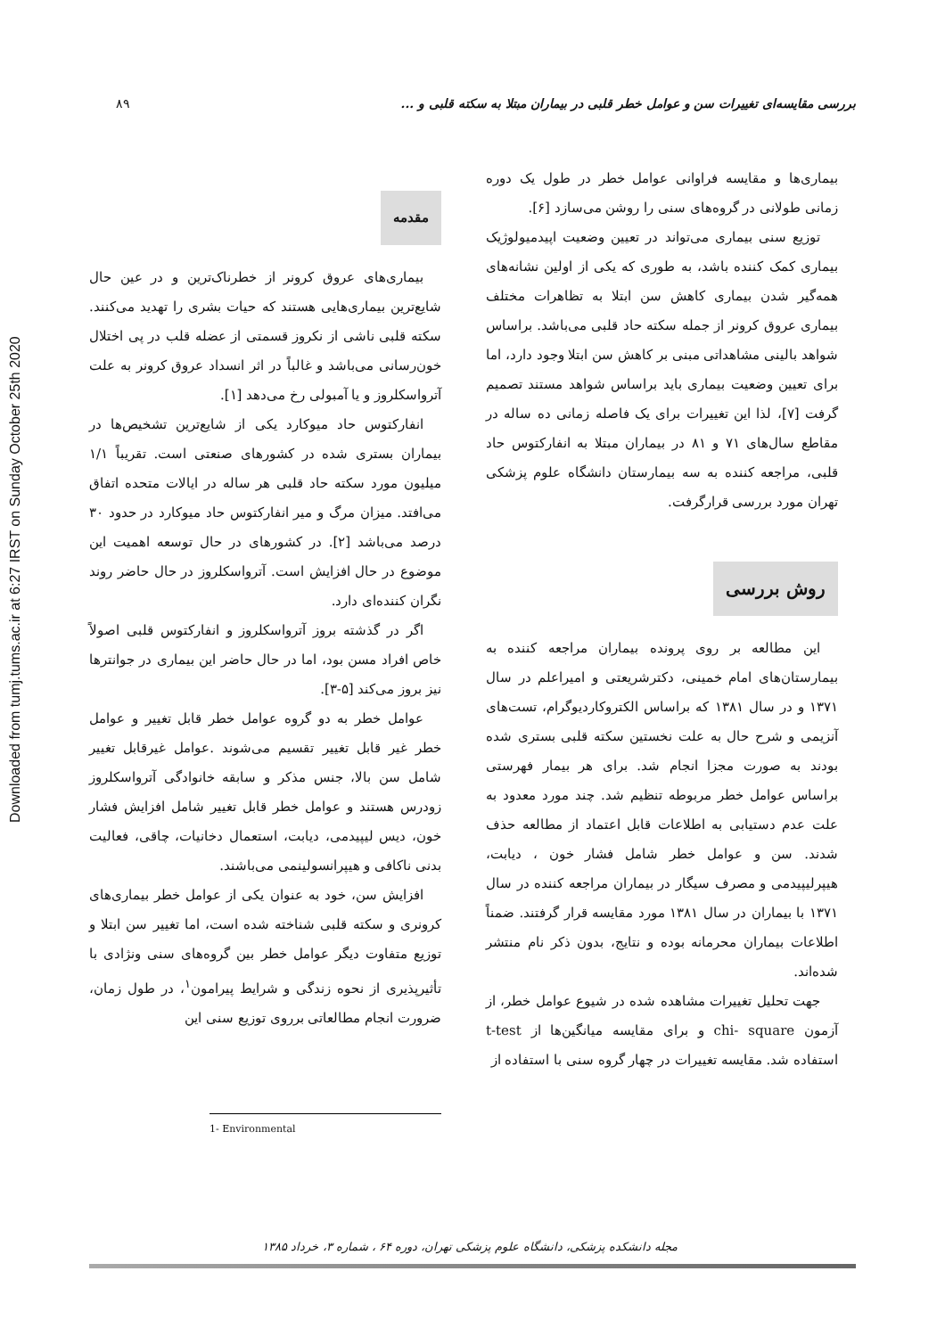Downloaded from tumj.tums.ac.ir at 6:27 IRST on Sunday October 25th 2020
۸۹ بررسی مقایسه‌ای تغییرات سن و عوامل خطر قلبی در بیماران مبتلا به سکته قلبی و ...
مقدمه
بیماری‌های عروق کرونر از خطرناک‌ترین و در عین حال شایع‌ترین بیماری‌هایی هستند که حیات بشری را تهدید می‌کنند. سکته قلبی ناشی از نکروز قسمتی از عضله قلب در پی اختلال خون‌رسانی می‌باشد و غالباً در اثر انسداد عروق کرونر به علت آترواسکلروز و یا آمبولی رخ می‌دهد [۱].
انفارکتوس حاد میوکارد یکی از شایع‌ترین تشخیص‌ها در بیماران بستری شده در کشورهای صنعتی است. تقریباً ۱/۱ میلیون مورد سکته حاد قلبی هر ساله در ایالات متحده اتفاق می‌افتد. میزان مرگ و میر انفارکتوس حاد میوکارد در حدود ۳۰ درصد می‌باشد [۲]. در کشورهای در حال توسعه اهمیت این موضوع در حال افزایش است. آترواسکلروز در حال حاضر روند نگران کننده‌ای دارد.
اگر در گذشته بروز آترواسکلروز و انفارکتوس قلبی اصولاً خاص افراد مسن بود، اما در حال حاضر این بیماری در جوانترها نیز بروز می‌کند [۵-۳].
عوامل خطر به دو گروه عوامل خطر قابل تغییر و عوامل خطر غیر قابل تغییر تقسیم می‌شوند .عوامل غیرقابل تغییر شامل سن بالا، جنس مذکر و سابقه خانوادگی آترواسکلروز زودرس هستند و عوامل خطر قابل تغییر شامل افزایش فشار خون، دیس لیپیدمی، دیابت، استعمال دخانیات، چاقی، فعالیت بدنی ناکافی و هیپرانسولینمی می‌باشند.
افزایش سن، خود به عنوان یکی از عوامل خطر بیماری‌های کرونری و سکته قلبی شناخته شده است، اما تغییر سن ابتلا و توزیع متفاوت دیگر عوامل خطر بین گروه‌های سنی ونژادی با تأثیرپذیری از نحوه زندگی و شرایط پیرامون<sup>۱</sup>، در طول زمان، ضرورت انجام مطالعاتی برروی توزیع سنی این
1- Environmental
بیماری‌ها و مقایسه فراوانی عوامل خطر در طول یک دوره زمانی طولانی در گروه‌های سنی را روشن می‌سازد [۶].
توزیع سنی بیماری می‌تواند در تعیین وضعیت اپیدمیولوژیک بیماری کمک کننده باشد، به طوری که یکی از اولین نشانه‌های همه‌گیر شدن بیماری کاهش سن ابتلا به تظاهرات مختلف بیماری عروق کرونر از جمله سکته حاد قلبی می‌باشد. براساس شواهد بالینی مشاهداتی مبنی بر کاهش سن ابتلا وجود دارد، اما برای تعیین وضعیت بیماری باید براساس شواهد مستند تصمیم گرفت [۷]، لذا این تغییرات برای یک فاصله زمانی ده ساله در مقاطع سال‌های ۷۱ و ۸۱ در بیماران مبتلا به انفارکتوس حاد قلبی، مراجعه کننده به سه بیمارستان دانشگاه علوم پزشکی تهران مورد بررسی قرارگرفت.
روش بررسی
این مطالعه بر روی پرونده بیماران مراجعه کننده به بیمارستان‌های امام خمینی، دکترشریعتی و امیراعلم در سال ۱۳۷۱ و در سال ۱۳۸۱ که براساس الکتروکاردیوگرام، تست‌های آنزیمی و شرح حال به علت نخستین سکته قلبی بستری شده بودند به صورت مجزا انجام شد. برای هر بیمار فهرستی براساس عوامل خطر مربوطه تنظیم شد. چند مورد معدود به علت عدم دستیابی به اطلاعات قابل اعتماد از مطالعه حذف شدند. سن و عوامل خطر شامل فشار خون ، دیابت، هیپرلیپیدمی و مصرف سیگار در بیماران مراجعه کننده در سال ۱۳۷۱ با بیماران در سال ۱۳۸۱ مورد مقایسه قرار گرفتند. ضمناً اطلاعات بیماران محرمانه بوده و نتایج، بدون ذکر نام منتشر شده‌اند.
جهت تحلیل تغییرات مشاهده شده در شیوع عوامل خطر، از آزمون chi- square و برای مقایسه میانگین‌ها از t-test استفاده شد. مقایسه تغییرات در چهار گروه سنی با استفاده از
مجله دانشکده پزشکی، دانشگاه علوم پزشکی تهران، دوره ۶۴ ، شماره ۳، خرداد ۱۳۸۵